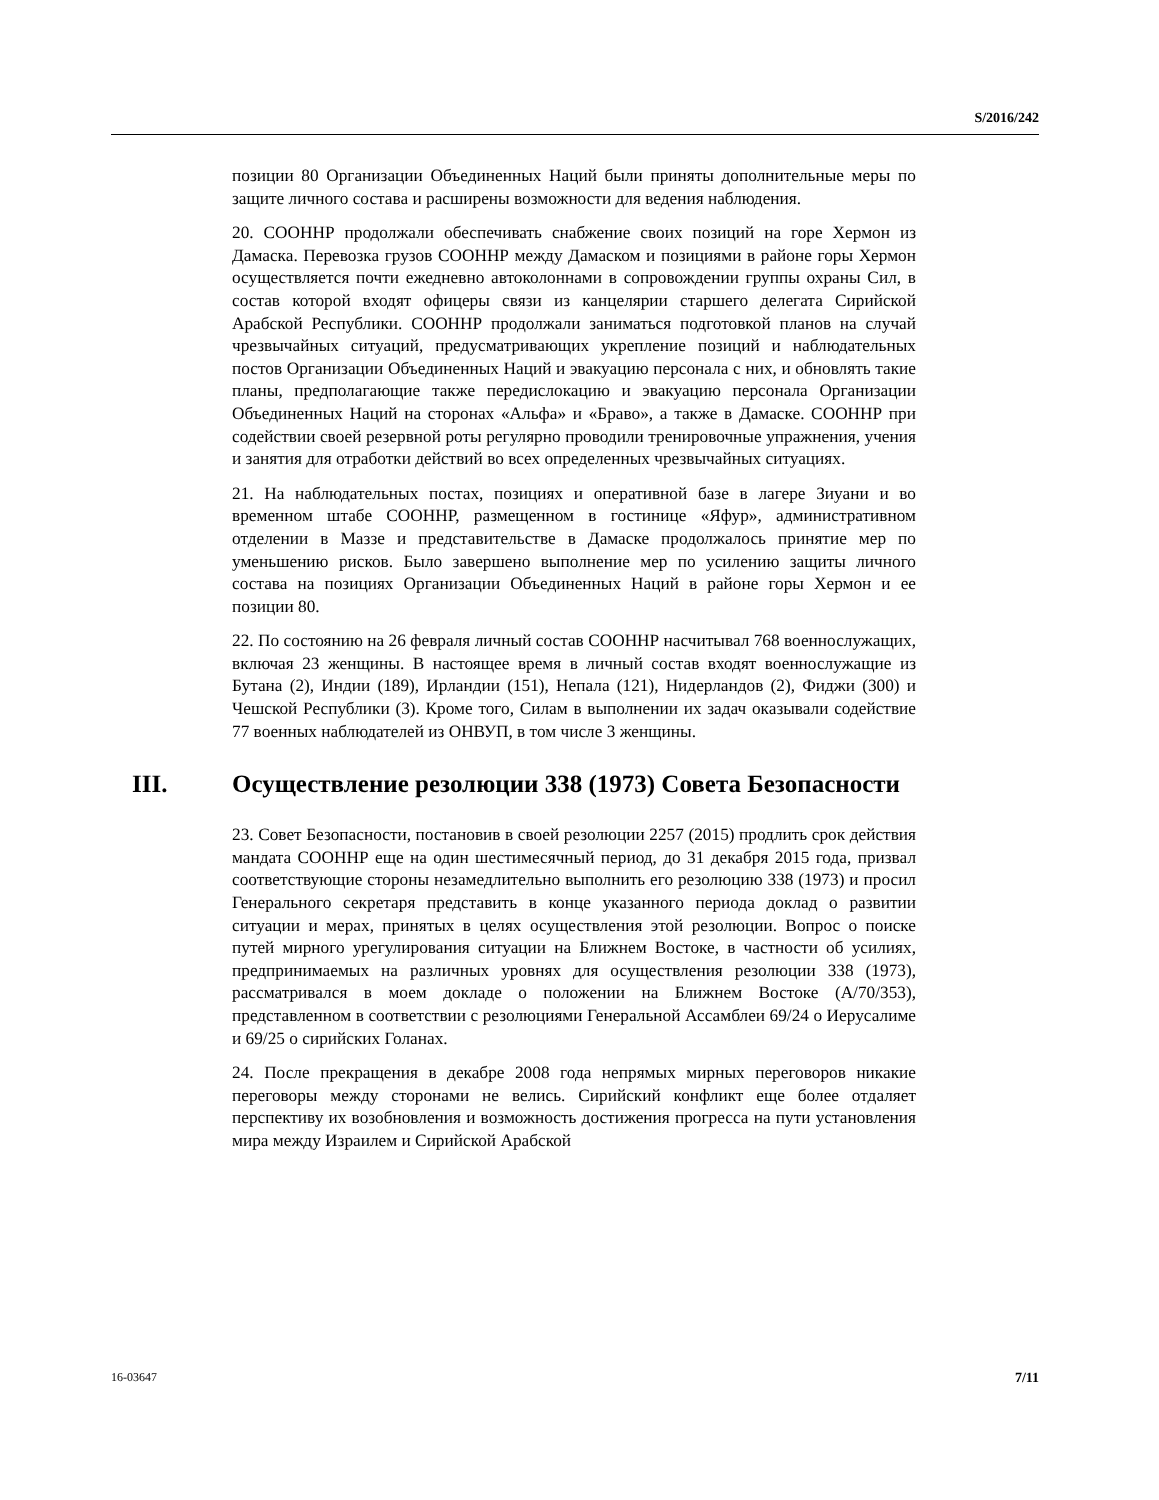S/2016/242
позиции 80 Организации Объединенных Наций были приняты дополнительные меры по защите личного состава и расширены возможности для ведения наблюдения.
20. СООННР продолжали обеспечивать снабжение своих позиций на горе Хермон из Дамаска. Перевозка грузов СООННР между Дамаском и позициями в районе горы Хермон осуществляется почти ежедневно автоколоннами в сопровождении группы охраны Сил, в состав которой входят офицеры связи из канцелярии старшего делегата Сирийской Арабской Республики. СООННР продолжали заниматься подготовкой планов на случай чрезвычайных ситуаций, предусматривающих укрепление позиций и наблюдательных постов Организации Объединенных Наций и эвакуацию персонала с них, и обновлять такие планы, предполагающие также передислокацию и эвакуацию персонала Организации Объединенных Наций на сторонах «Альфа» и «Браво», а также в Дамаске. СООННР при содействии своей резервной роты регулярно проводили тренировочные упражнения, учения и занятия для отработки действий во всех определенных чрезвычайных ситуациях.
21. На наблюдательных постах, позициях и оперативной базе в лагере Зиуани и во временном штабе СООННР, размещенном в гостинице «Яфур», административном отделении в Маззе и представительстве в Дамаске продолжалось принятие мер по уменьшению рисков. Было завершено выполнение мер по усилению защиты личного состава на позициях Организации Объединенных Наций в районе горы Хермон и ее позиции 80.
22. По состоянию на 26 февраля личный состав СООННР насчитывал 768 военнослужащих, включая 23 женщины. В настоящее время в личный состав входят военнослужащие из Бутана (2), Индии (189), Ирландии (151), Непала (121), Нидерландов (2), Фиджи (300) и Чешской Республики (3). Кроме того, Силам в выполнении их задач оказывали содействие 77 военных наблюдателей из ОНВУП, в том числе 3 женщины.
III. Осуществление резолюции 338 (1973) Совета Безопасности
23. Совет Безопасности, постановив в своей резолюции 2257 (2015) продлить срок действия мандата СООННР еще на один шестимесячный период, до 31 декабря 2015 года, призвал соответствующие стороны незамедлительно выполнить его резолюцию 338 (1973) и просил Генерального секретаря представить в конце указанного периода доклад о развитии ситуации и мерах, принятых в целях осуществления этой резолюции. Вопрос о поиске путей мирного урегулирования ситуации на Ближнем Востоке, в частности об усилиях, предпринимаемых на различных уровнях для осуществления резолюции 338 (1973), рассматривался в моем докладе о положении на Ближнем Востоке (A/70/353), представленном в соответствии с резолюциями Генеральной Ассамблеи 69/24 о Иерусалиме и 69/25 о сирийских Голанах.
24. После прекращения в декабре 2008 года непрямых мирных переговоров никакие переговоры между сторонами не велись. Сирийский конфликт еще более отдаляет перспективу их возобновления и возможность достижения прогресса на пути установления мира между Израилем и Сирийской Арабской
16-03647 7/11